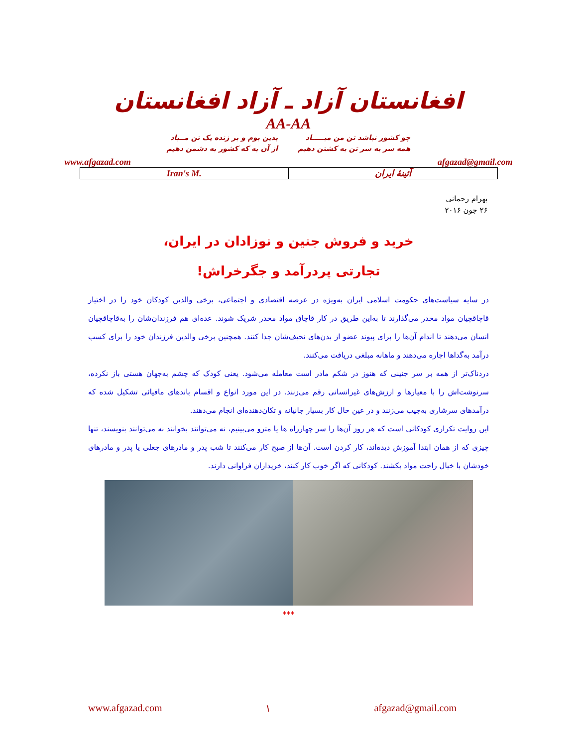افغانستان آزاد ـ آزاد افغانستان
AA-AA
چو کشور نباشد تن من مبـــــاد
همه سر به سر تن به کشتن دهیم
بدین بوم و بر زنده یک تن مــباد
از آن به که کشور به دشمن دهیم
www.afgazad.com afgazad@gmail.com
| Iran's M. | آئینهٔ ایران |
بهرام رحمانی
۲۶ جون ۲۰۱۶
خرید و فروش جنین و نوزادان در ایران،
تجارتی پردرآمد و جگرخراش!
در سایه سیاست‌های حکومت اسلامی ایران به‌ویژه در عرصه اقتصادی و اجتماعی، برخی والدین کودکان خود را در اختیار قاچاقچیان مواد مخدر می‌گذارند تا به‌این طریق در کار قاچاق مواد مخدر شریک شوند. عده‌ای هم فرزندان‌شان را به‌قاچاقچیان انسان می‌دهند تا اندام آن‌ها را برای پیوند عضو از بدن‌های نحیف‌شان جدا کنند. همچنین برخی والدین فرزندان خود را برای کسب درآمد به‌گداها اجاره می‌دهند و ماهانه مبلغی دریافت می‌کنند.
دردناک‌تر از همه بر سر جنینی که هنوز در شکم مادر است معامله می‌شود. یعنی کودک که چشم به‌جهان هستی باز نکرده، سرنوشت‌اش را با معیارها و ارزش‌های غیرانسانی رقم می‌زنند. در این مورد انواع و اقسام باندهای مافیائی تشکیل شده که درآمدهای سرشاری به‌جیب می‌زنند و در عین حال کار بسیار جانیانه و تکان‌دهنده‌ای انجام می‌دهند.
این روایت تکراری کودکانی است که هر روز آن‌ها را سر چهارراه ها یا مترو می‌بینیم، نه می‌توانند بخوانند نه می‌توانند بنویسند، تنها چیزی که از همان ابتدا آموزش دیده‌اند، کار کردن است. آن‌ها از صبح کار می‌کنند تا شب پدر و مادرهای جعلی یا پدر و مادرهای خودشان با خیال راحت مواد بکشند. کودکانی که اگر خوب کار کنند، خریداران فراوانی دارند.
***
www.afgazad.com ۱ afgazad@gmail.com